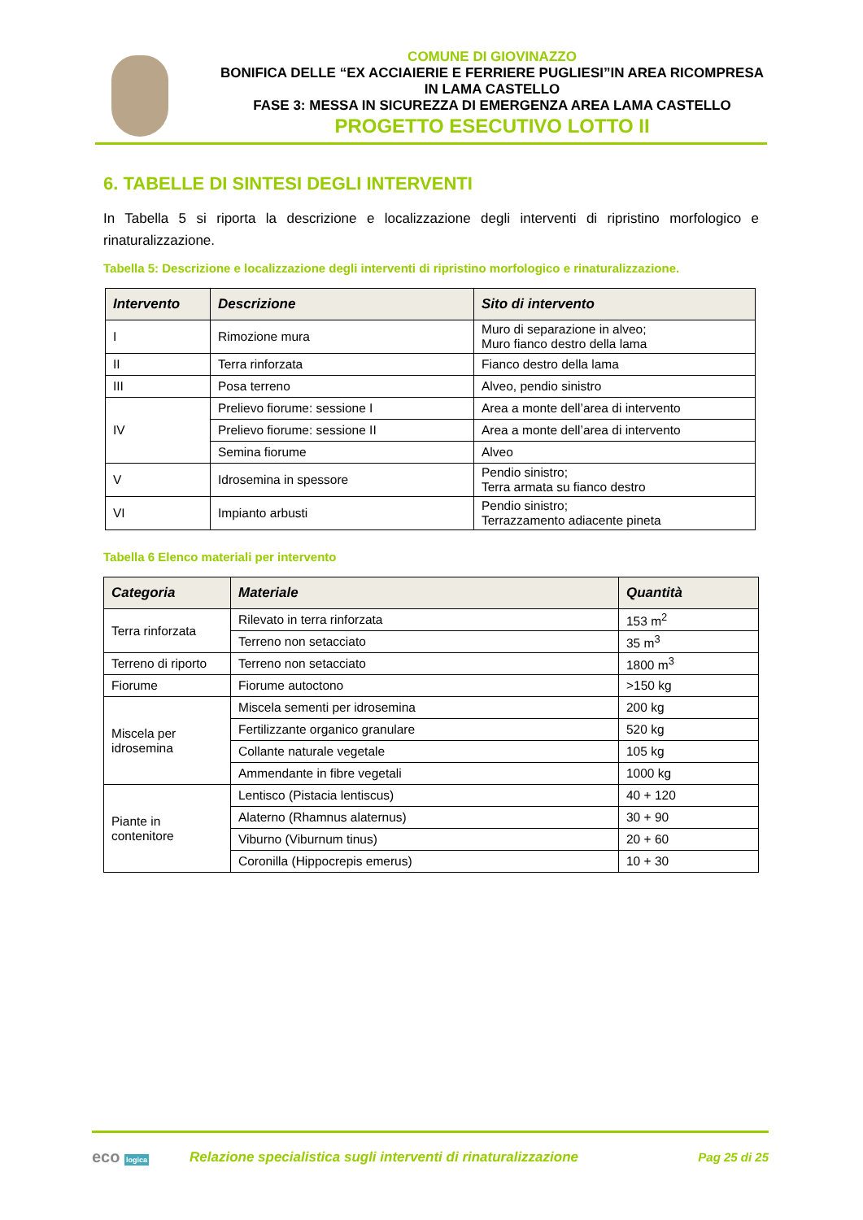COMUNE DI GIOVINAZZO
BONIFICA DELLE “EX ACCIAIERIE E FERRIERE PUGLIESI”IN AREA RICOMPRESA IN LAMA CASTELLO
FASE 3: MESSA IN SICUREZZA DI EMERGENZA AREA LAMA CASTELLO
PROGETTO ESECUTIVO LOTTO II
6. TABELLE DI SINTESI DEGLI INTERVENTI
In Tabella 5 si riporta la descrizione e localizzazione degli interventi di ripristino morfologico e rinaturalizzazione.
Tabella 5: Descrizione e localizzazione degli interventi di ripristino morfologico e rinaturalizzazione.
| Intervento | Descrizione | Sito di intervento |
| --- | --- | --- |
| I | Rimozione mura | Muro di separazione in alveo; Muro fianco destro della lama |
| II | Terra rinforzata | Fianco destro della lama |
| III | Posa terreno | Alveo, pendio sinistro |
| IV | Prelievo fiorume: sessione I | Area a monte dell’area di intervento |
| | Prelievo fiorume: sessione II | Area a monte dell’area di intervento |
| | Semina fiorume | Alveo |
| V | Idrosemina in spessore | Pendio sinistro; Terra armata su fianco destro |
| VI | Impianto arbusti | Pendio sinistro; Terrazzamento adiacente pineta |
Tabella 6 Elenco materiali per intervento
| Categoria | Materiale | Quantità |
| --- | --- | --- |
| Terra rinforzata | Rilevato in terra rinforzata | 153 m<sup>2</sup> |
| | Terreno non setacciato | 35 m<sup>3</sup> |
| Terreno di riporto | Terreno non setacciato | 1800 m<sup>3</sup> |
| Fiorume | Fiorume autoctono | >150 kg |
| Miscela per idrosemina | Miscela sementi per idrosemina | 200 kg |
| | Fertilizzante organico granulare | 520 kg |
| | Collante naturale vegetale | 105 kg |
| | Ammendante in fibre vegetali | 1000 kg |
| Piante in contenitore | Lentisco (Pistacia lentiscus) | 40 + 120 |
| | Alaterno (Rhamnus alaternus) | 30 + 90 |
| | Viburno (Viburnum tinus) | 20 + 60 |
| | Coronilla (Hippocrepis emerus) | 10 + 30 |
eco logica
Relazione specialistica sugli interventi di rinaturalizzazione
Pag 25 di 25